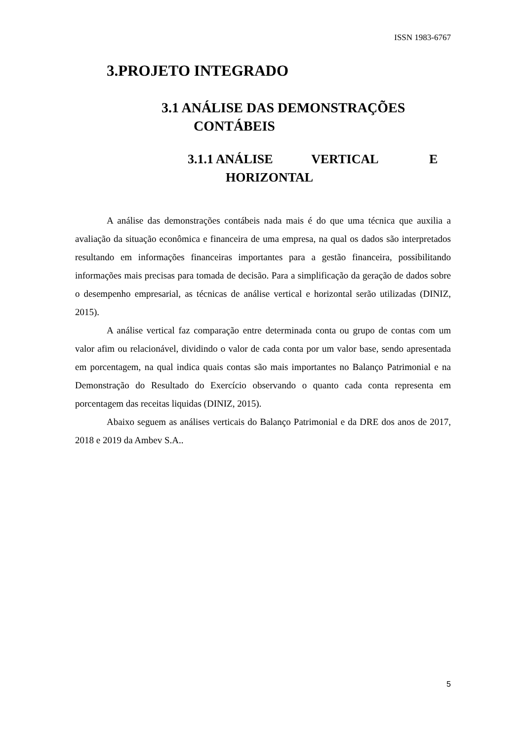ISSN 1983-6767
3.PROJETO INTEGRADO
3.1 ANÁLISE DAS DEMONSTRAÇÕES
CONTÁBEIS
3.1.1 ANÁLISE VERTICAL E
HORIZONTAL
A análise das demonstrações contábeis nada mais é do que uma técnica que auxilia a avaliação da situação econômica e financeira de uma empresa, na qual os dados são interpretados resultando em informações financeiras importantes para a gestão financeira, possibilitando informações mais precisas para tomada de decisão. Para a simplificação da geração de dados sobre o desempenho empresarial, as técnicas de análise vertical e horizontal serão utilizadas (DINIZ, 2015).
A análise vertical faz comparação entre determinada conta ou grupo de contas com um valor afim ou relacionável, dividindo o valor de cada conta por um valor base, sendo apresentada em porcentagem, na qual indica quais contas são mais importantes no Balanço Patrimonial e na Demonstração do Resultado do Exercício observando o quanto cada conta representa em porcentagem das receitas liquidas (DINIZ, 2015).
Abaixo seguem as análises verticais do Balanço Patrimonial e da DRE dos anos de 2017, 2018 e 2019 da Ambev S.A..
5